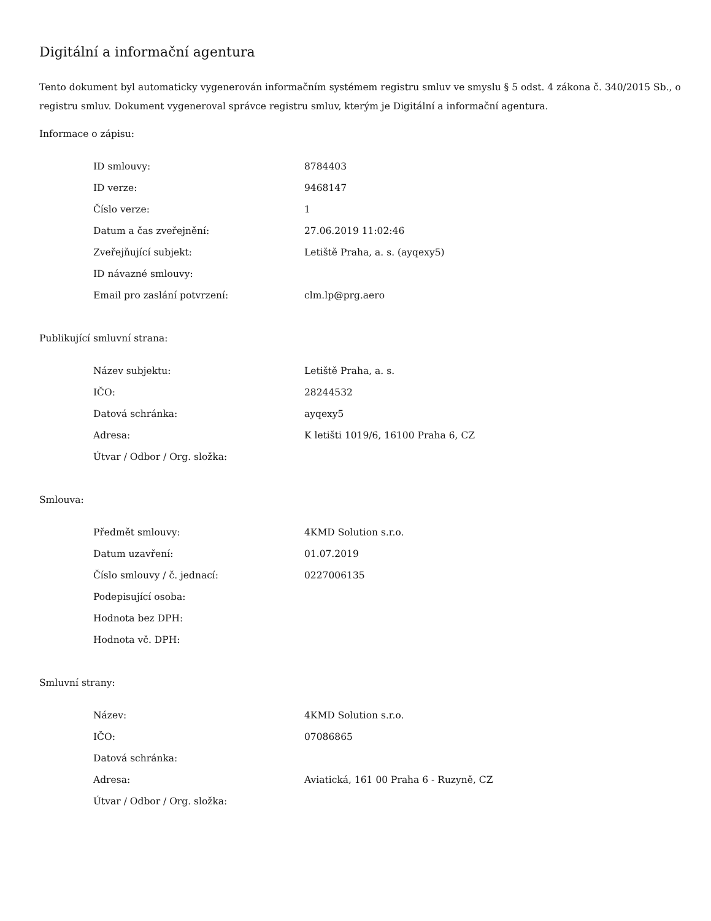Digitální a informační agentura
Tento dokument byl automaticky vygenerován informačním systémem registru smluv ve smyslu § 5 odst. 4 zákona č. 340/2015 Sb., o registru smluv. Dokument vygeneroval správce registru smluv, kterým je Digitální a informační agentura.
Informace o zápisu:
| ID smlouvy: | 8784403 |
| ID verze: | 9468147 |
| Číslo verze: | 1 |
| Datum a čas zveřejnění: | 27.06.2019 11:02:46 |
| Zveřejňující subjekt: | Letiště Praha, a. s. (ayqexy5) |
| ID návazné smlouvy: | |
| Email pro zaslání potvrzení: | clm.lp@prg.aero |
Publikující smluvní strana:
| Název subjektu: | Letiště Praha, a. s. |
| IČO: | 28244532 |
| Datová schránka: | ayqexy5 |
| Adresa: | K letišti 1019/6, 16100 Praha 6, CZ |
| Útvar / Odbor / Org. složka: | |
Smlouva:
| Předmět smlouvy: | 4KMD Solution s.r.o. |
| Datum uzavření: | 01.07.2019 |
| Číslo smlouvy / č. jednací: | 0227006135 |
| Podepisující osoba: | |
| Hodnota bez DPH: | |
| Hodnota vč. DPH: | |
Smluvní strany:
| Název: | 4KMD Solution s.r.o. |
| IČO: | 07086865 |
| Datová schránka: | |
| Adresa: | Aviatická, 161 00 Praha 6 - Ruzyně, CZ |
| Útvar / Odbor / Org. složka: | |